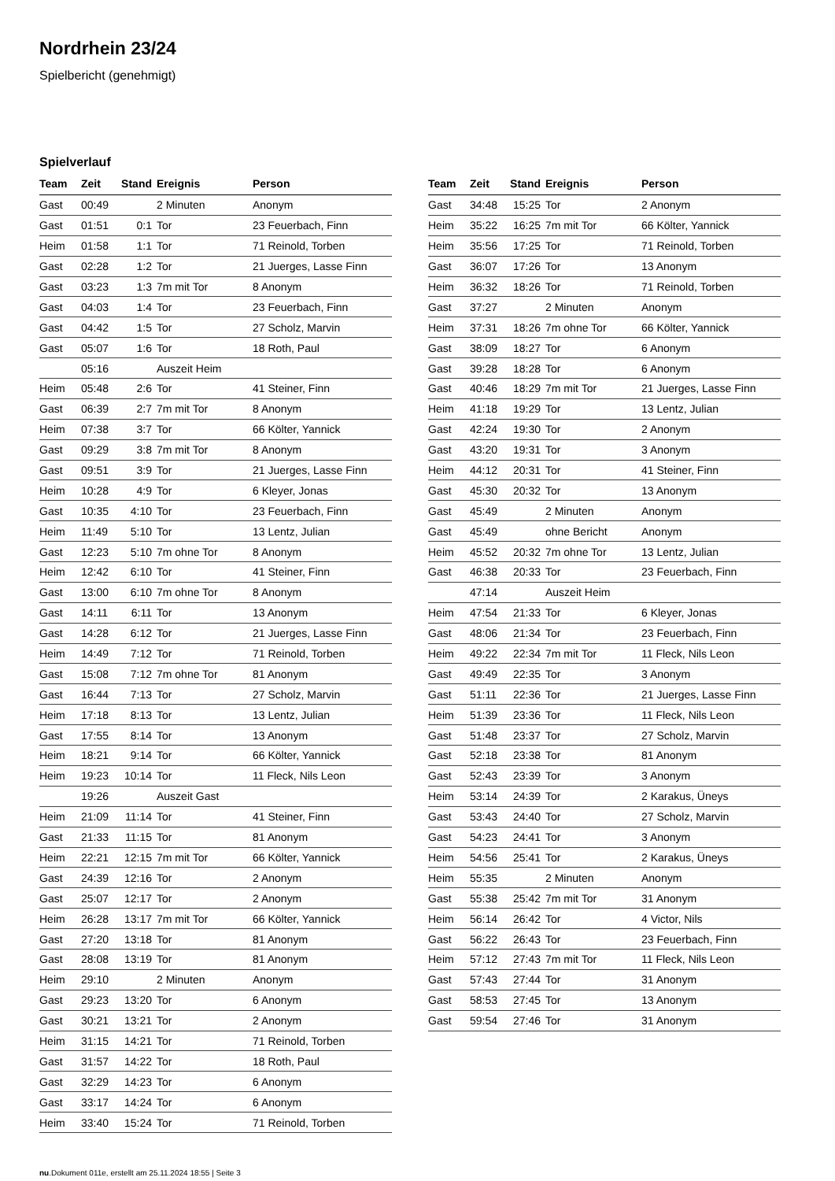Nordrhein 23/24
Spielbericht (genehmigt)
Spielverlauf
| Team | Zeit | Stand | Ereignis | Person |
| --- | --- | --- | --- | --- |
| Gast | 00:49 | | 2 Minuten | Anonym |
| Gast | 01:51 | 0:1 | Tor | 23 Feuerbach, Finn |
| Heim | 01:58 | 1:1 | Tor | 71 Reinold, Torben |
| Gast | 02:28 | 1:2 | Tor | 21 Juerges, Lasse Finn |
| Gast | 03:23 | 1:3 | 7m mit Tor | 8 Anonym |
| Gast | 04:03 | 1:4 | Tor | 23 Feuerbach, Finn |
| Gast | 04:42 | 1:5 | Tor | 27 Scholz, Marvin |
| Gast | 05:07 | 1:6 | Tor | 18 Roth, Paul |
| | 05:16 | | Auszeit Heim | |
| Heim | 05:48 | 2:6 | Tor | 41 Steiner, Finn |
| Gast | 06:39 | 2:7 | 7m mit Tor | 8 Anonym |
| Heim | 07:38 | 3:7 | Tor | 66 Költer, Yannick |
| Gast | 09:29 | 3:8 | 7m mit Tor | 8 Anonym |
| Gast | 09:51 | 3:9 | Tor | 21 Juerges, Lasse Finn |
| Heim | 10:28 | 4:9 | Tor | 6 Kleyer, Jonas |
| Gast | 10:35 | 4:10 | Tor | 23 Feuerbach, Finn |
| Heim | 11:49 | 5:10 | Tor | 13 Lentz, Julian |
| Gast | 12:23 | 5:10 | 7m ohne Tor | 8 Anonym |
| Heim | 12:42 | 6:10 | Tor | 41 Steiner, Finn |
| Gast | 13:00 | 6:10 | 7m ohne Tor | 8 Anonym |
| Gast | 14:11 | 6:11 | Tor | 13 Anonym |
| Gast | 14:28 | 6:12 | Tor | 21 Juerges, Lasse Finn |
| Heim | 14:49 | 7:12 | Tor | 71 Reinold, Torben |
| Gast | 15:08 | 7:12 | 7m ohne Tor | 81 Anonym |
| Gast | 16:44 | 7:13 | Tor | 27 Scholz, Marvin |
| Heim | 17:18 | 8:13 | Tor | 13 Lentz, Julian |
| Gast | 17:55 | 8:14 | Tor | 13 Anonym |
| Heim | 18:21 | 9:14 | Tor | 66 Költer, Yannick |
| Heim | 19:23 | 10:14 | Tor | 11 Fleck, Nils Leon |
| | 19:26 | | Auszeit Gast | |
| Heim | 21:09 | 11:14 | Tor | 41 Steiner, Finn |
| Gast | 21:33 | 11:15 | Tor | 81 Anonym |
| Heim | 22:21 | 12:15 | 7m mit Tor | 66 Költer, Yannick |
| Gast | 24:39 | 12:16 | Tor | 2 Anonym |
| Gast | 25:07 | 12:17 | Tor | 2 Anonym |
| Heim | 26:28 | 13:17 | 7m mit Tor | 66 Költer, Yannick |
| Gast | 27:20 | 13:18 | Tor | 81 Anonym |
| Gast | 28:08 | 13:19 | Tor | 81 Anonym |
| Heim | 29:10 | | 2 Minuten | Anonym |
| Gast | 29:23 | 13:20 | Tor | 6 Anonym |
| Gast | 30:21 | 13:21 | Tor | 2 Anonym |
| Heim | 31:15 | 14:21 | Tor | 71 Reinold, Torben |
| Gast | 31:57 | 14:22 | Tor | 18 Roth, Paul |
| Gast | 32:29 | 14:23 | Tor | 6 Anonym |
| Gast | 33:17 | 14:24 | Tor | 6 Anonym |
| Heim | 33:40 | 15:24 | Tor | 71 Reinold, Torben |
| Team | Zeit | Stand | Ereignis | Person |
| --- | --- | --- | --- | --- |
| Gast | 34:48 | 15:25 | Tor | 2 Anonym |
| Heim | 35:22 | 16:25 | 7m mit Tor | 66 Költer, Yannick |
| Heim | 35:56 | 17:25 | Tor | 71 Reinold, Torben |
| Gast | 36:07 | 17:26 | Tor | 13 Anonym |
| Heim | 36:32 | 18:26 | Tor | 71 Reinold, Torben |
| Gast | 37:27 | | 2 Minuten | Anonym |
| Heim | 37:31 | 18:26 | 7m ohne Tor | 66 Költer, Yannick |
| Gast | 38:09 | 18:27 | Tor | 6 Anonym |
| Gast | 39:28 | 18:28 | Tor | 6 Anonym |
| Gast | 40:46 | 18:29 | 7m mit Tor | 21 Juerges, Lasse Finn |
| Heim | 41:18 | 19:29 | Tor | 13 Lentz, Julian |
| Gast | 42:24 | 19:30 | Tor | 2 Anonym |
| Gast | 43:20 | 19:31 | Tor | 3 Anonym |
| Heim | 44:12 | 20:31 | Tor | 41 Steiner, Finn |
| Gast | 45:30 | 20:32 | Tor | 13 Anonym |
| Gast | 45:49 | | 2 Minuten | Anonym |
| Gast | 45:49 | | ohne Bericht | Anonym |
| Heim | 45:52 | 20:32 | 7m ohne Tor | 13 Lentz, Julian |
| Gast | 46:38 | 20:33 | Tor | 23 Feuerbach, Finn |
| | 47:14 | | Auszeit Heim | |
| Heim | 47:54 | 21:33 | Tor | 6 Kleyer, Jonas |
| Gast | 48:06 | 21:34 | Tor | 23 Feuerbach, Finn |
| Heim | 49:22 | 22:34 | 7m mit Tor | 11 Fleck, Nils Leon |
| Gast | 49:49 | 22:35 | Tor | 3 Anonym |
| Gast | 51:11 | 22:36 | Tor | 21 Juerges, Lasse Finn |
| Heim | 51:39 | 23:36 | Tor | 11 Fleck, Nils Leon |
| Gast | 51:48 | 23:37 | Tor | 27 Scholz, Marvin |
| Gast | 52:18 | 23:38 | Tor | 81 Anonym |
| Gast | 52:43 | 23:39 | Tor | 3 Anonym |
| Heim | 53:14 | 24:39 | Tor | 2 Karakus, Üneys |
| Gast | 53:43 | 24:40 | Tor | 27 Scholz, Marvin |
| Gast | 54:23 | 24:41 | Tor | 3 Anonym |
| Heim | 54:56 | 25:41 | Tor | 2 Karakus, Üneys |
| Heim | 55:35 | | 2 Minuten | Anonym |
| Gast | 55:38 | 25:42 | 7m mit Tor | 31 Anonym |
| Heim | 56:14 | 26:42 | Tor | 4 Victor, Nils |
| Gast | 56:22 | 26:43 | Tor | 23 Feuerbach, Finn |
| Heim | 57:12 | 27:43 | 7m mit Tor | 11 Fleck, Nils Leon |
| Gast | 57:43 | 27:44 | Tor | 31 Anonym |
| Gast | 58:53 | 27:45 | Tor | 13 Anonym |
| Gast | 59:54 | 27:46 | Tor | 31 Anonym |
nu.Dokument 011e, erstellt am 25.11.2024 18:55 | Seite 3